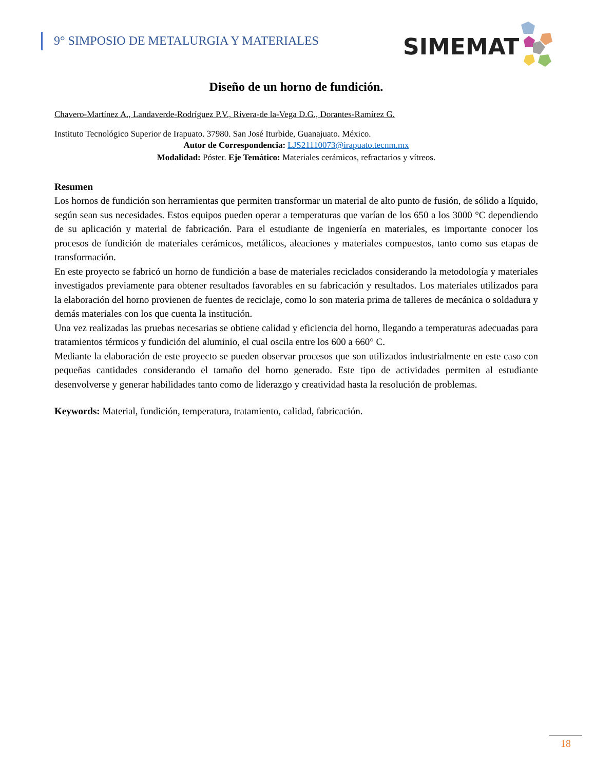9° SIMPOSIO DE METALURGIA Y MATERIALES
SIMEMAT
Diseño de un horno de fundición.
Chavero-Martínez A., Landaverde-Rodríguez P.V., Rivera-de la-Vega D.G., Dorantes-Ramírez G.
Instituto Tecnológico Superior de Irapuato. 37980. San José Iturbide, Guanajuato. México.
Autor de Correspondencia: LJS21110073@irapuato.tecnm.mx
Modalidad: Póster. Eje Temático: Materiales cerámicos, refractarios y vítreos.
Resumen
Los hornos de fundición son herramientas que permiten transformar un material de alto punto de fusión, de sólido a líquido, según sean sus necesidades. Estos equipos pueden operar a temperaturas que varían de los 650 a los 3000 °C dependiendo de su aplicación y material de fabricación. Para el estudiante de ingeniería en materiales, es importante conocer los procesos de fundición de materiales cerámicos, metálicos, aleaciones y materiales compuestos, tanto como sus etapas de transformación.
En este proyecto se fabricó un horno de fundición a base de materiales reciclados considerando la metodología y materiales investigados previamente para obtener resultados favorables en su fabricación y resultados. Los materiales utilizados para la elaboración del horno provienen de fuentes de reciclaje, como lo son materia prima de talleres de mecánica o soldadura y demás materiales con los que cuenta la institución.
Una vez realizadas las pruebas necesarias se obtiene calidad y eficiencia del horno, llegando a temperaturas adecuadas para tratamientos térmicos y fundición del aluminio, el cual oscila entre los 600 a 660° C.
Mediante la elaboración de este proyecto se pueden observar procesos que son utilizados industrialmente en este caso con pequeñas cantidades considerando el tamaño del horno generado. Este tipo de actividades permiten al estudiante desenvolverse y generar habilidades tanto como de liderazgo y creatividad hasta la resolución de problemas.
Keywords: Material, fundición, temperatura, tratamiento, calidad, fabricación.
18